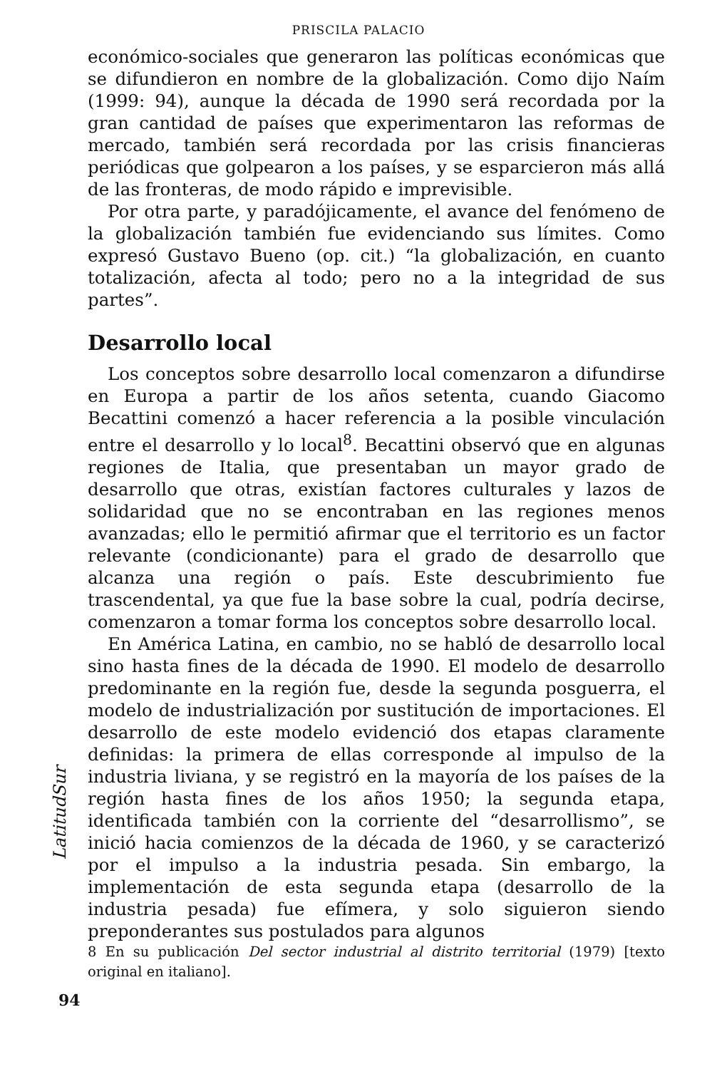PRISCILA PALACIO
económico-sociales que generaron las políticas económicas que se difundieron en nombre de la globalización. Como dijo Naím (1999: 94), aunque la década de 1990 será recordada por la gran cantidad de países que experimentaron las reformas de mercado, también será recordada por las crisis financieras periódicas que golpearon a los países, y se esparcieron más allá de las fronteras, de modo rápido e imprevisible.
Por otra parte, y paradójicamente, el avance del fenómeno de la globalización también fue evidenciando sus límites. Como expresó Gustavo Bueno (op. cit.) “la globalización, en cuanto totalización, afecta al todo; pero no a la integridad de sus partes”.
Desarrollo local
Los conceptos sobre desarrollo local comenzaron a difundirse en Europa a partir de los años setenta, cuando Giacomo Becattini comenzó a hacer referencia a la posible vinculación entre el desarrollo y lo local<sup>8</sup>. Becattini observó que en algunas regiones de Italia, que presentaban un mayor grado de desarrollo que otras, existían factores culturales y lazos de solidaridad que no se encontraban en las regiones menos avanzadas; ello le permitió afirmar que el territorio es un factor relevante (condicionante) para el grado de desarrollo que alcanza una región o país. Este descubrimiento fue trascendental, ya que fue la base sobre la cual, podría decirse, comenzaron a tomar forma los conceptos sobre desarrollo local.
En América Latina, en cambio, no se habló de desarrollo local sino hasta fines de la década de 1990. El modelo de desarrollo predominante en la región fue, desde la segunda posguerra, el modelo de industrialización por sustitución de importaciones. El desarrollo de este modelo evidenció dos etapas claramente definidas: la primera de ellas corresponde al impulso de la industria liviana, y se registró en la mayoría de los países de la región hasta fines de los años 1950; la segunda etapa, identificada también con la corriente del “desarrollismo”, se inició hacia comienzos de la década de 1960, y se caracterizó por el impulso a la industria pesada. Sin embargo, la implementación de esta segunda etapa (desarrollo de la industria pesada) fue efímera, y solo siguieron siendo preponderantes sus postulados para algunos
8 En su publicación Del sector industrial al distrito territorial (1979) [texto original en italiano].
LatitudSur
94